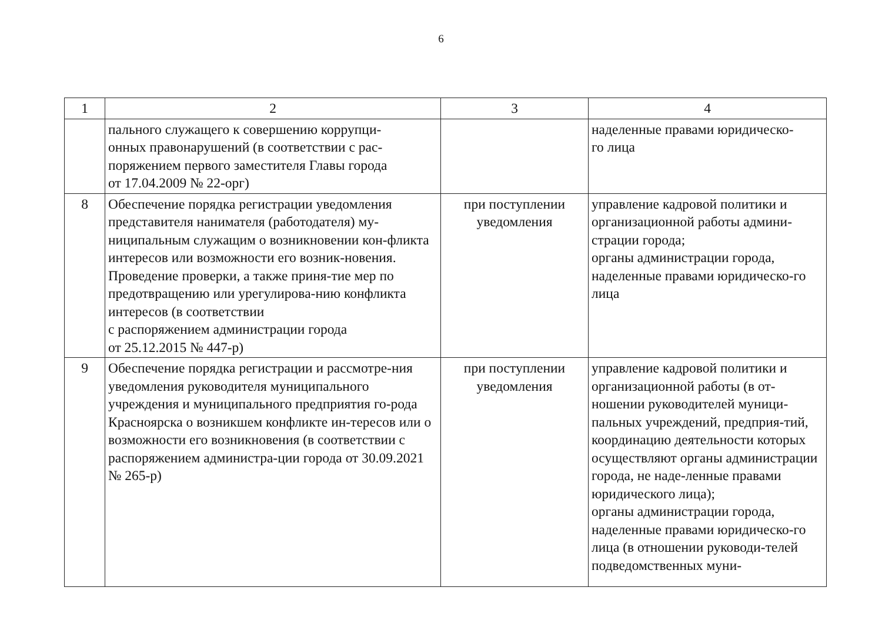6
| 1 | 2 | 3 | 4 |
| | пального служащего к совершению коррупци- онных правонарушений (в соответствии с рас- поряжением первого заместителя Главы города от 17.04.2009 № 22-орг) | | наделенные правами юридическо- го лица |
| 8 | Обеспечение порядка регистрации уведомления представителя нанимателя (работодателя) му-ниципальным служащим о возникновении кон-фликта интересов или возможности его возник-новения. Проведение проверки, а также приня-тие мер по предотвращению или урегулирова-нию конфликта интересов (в соответствии с распоряжением администрации города от 25.12.2015 № 447-р) | при поступлении уведомления | управление кадровой политики и организационной работы админи-страции города; органы администрации города, наделенные правами юридическо-го лица |
| 9 | Обеспечение порядка регистрации и рассмотре-ния уведомления руководителя муниципального учреждения и муниципального предприятия го-рода Красноярска о возникшем конфликте ин-тересов или о возможности его возникновения (в соответствии с распоряжением администра-ции города от 30.09.2021 № 265-р) | при поступлении уведомления | управление кадровой политики и организационной работы (в от-ношении руководителей муници-пальных учреждений, предприя-тий, координацию деятельности которых осуществляют органы администрации города, не наде-ленные правами юридического лица); органы администрации города, наделенные правами юридическо-го лица (в отношении руководи-телей подведомственных муни- |